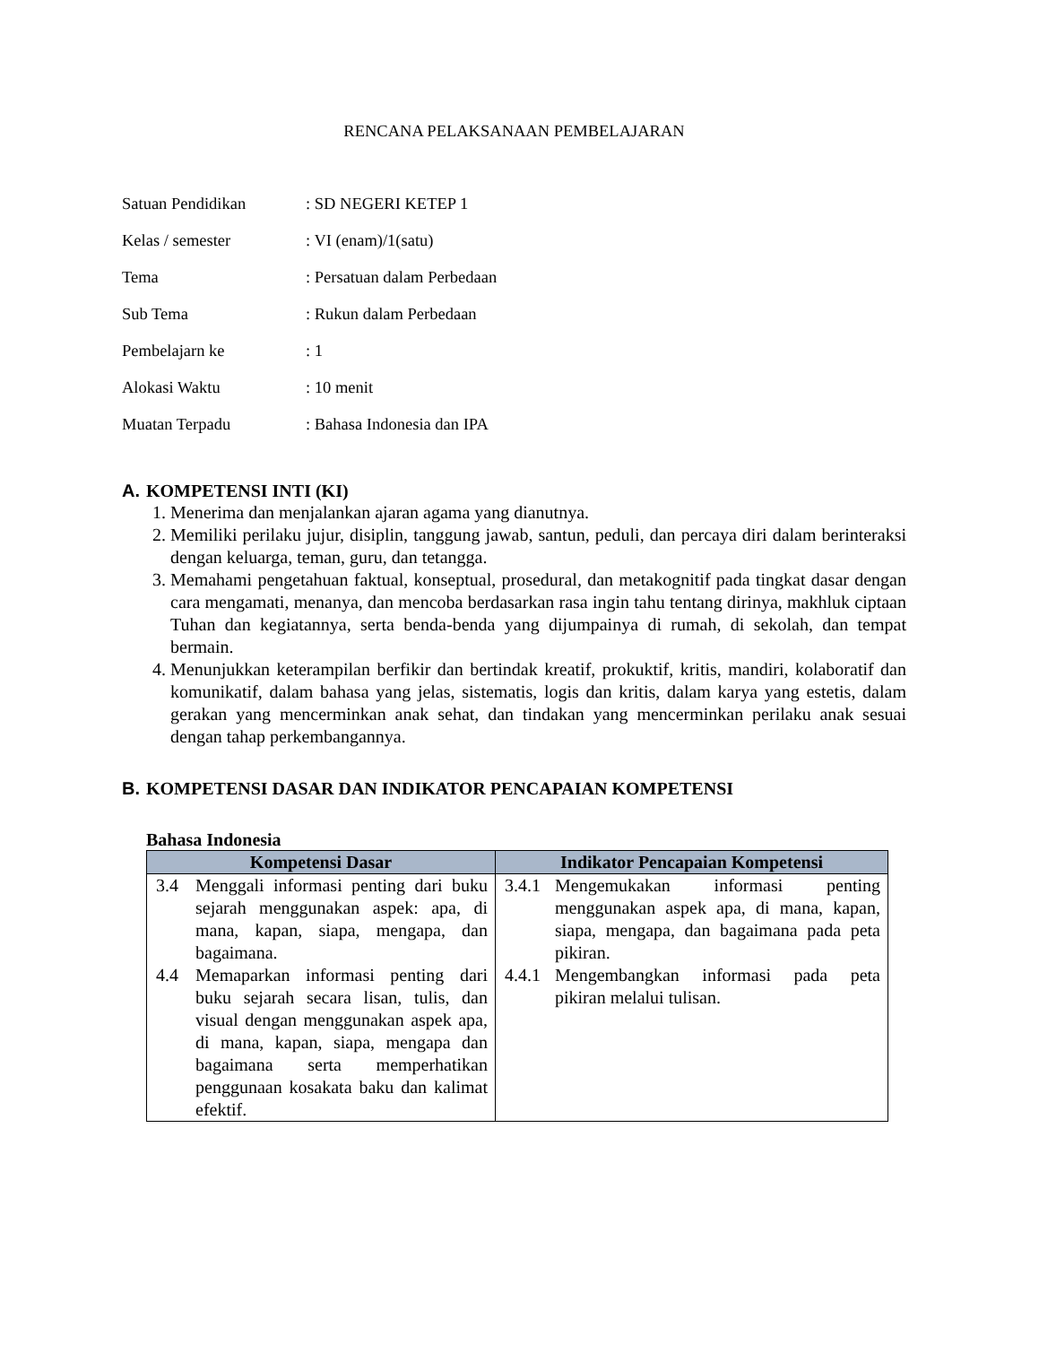RENCANA PELAKSANAAN PEMBELAJARAN
| Satuan Pendidikan | : SD NEGERI KETEP 1 |
| Kelas / semester | : VI (enam)/1(satu) |
| Tema | : Persatuan dalam Perbedaan |
| Sub Tema | : Rukun dalam Perbedaan |
| Pembelajarn ke | : 1 |
| Alokasi Waktu | : 10 menit |
| Muatan Terpadu | : Bahasa Indonesia dan IPA |
A. KOMPETENSI INTI (KI)
1. Menerima dan menjalankan ajaran agama yang dianutnya.
2. Memiliki perilaku jujur, disiplin, tanggung jawab, santun, peduli, dan percaya diri dalam berinteraksi dengan keluarga, teman, guru, dan tetangga.
3. Memahami pengetahuan faktual, konseptual, prosedural, dan metakognitif pada tingkat dasar dengan cara mengamati, menanya, dan mencoba berdasarkan rasa ingin tahu tentang dirinya, makhluk ciptaan Tuhan dan kegiatannya, serta benda-benda yang dijumpainya di rumah, di sekolah, dan tempat bermain.
4. Menunjukkan keterampilan berfikir dan bertindak kreatif, prokuktif, kritis, mandiri, kolaboratif dan komunikatif, dalam bahasa yang jelas, sistematis, logis dan kritis, dalam karya yang estetis, dalam gerakan yang mencerminkan anak sehat, dan tindakan yang mencerminkan perilaku anak sesuai dengan tahap perkembangannya.
B. KOMPETENSI DASAR DAN INDIKATOR PENCAPAIAN KOMPETENSI
Bahasa Indonesia
| Kompetensi Dasar | Indikator Pencapaian Kompetensi |
| --- | --- |
| 3.4 Menggali informasi penting dari buku sejarah menggunakan aspek: apa, di mana, kapan, siapa, mengapa, dan bagaimana. 4.4 Memaparkan informasi penting dari buku sejarah secara lisan, tulis, dan visual dengan menggunakan aspek apa, di mana, kapan, siapa, mengapa dan bagaimana serta memperhatikan penggunaan kosakata baku dan kalimat efektif. | 3.4.1 Mengemukakan informasi penting menggunakan aspek apa, di mana, kapan, siapa, mengapa, dan bagaimana pada peta pikiran. 4.4.1 Mengembangkan informasi pada peta pikiran melalui tulisan. |